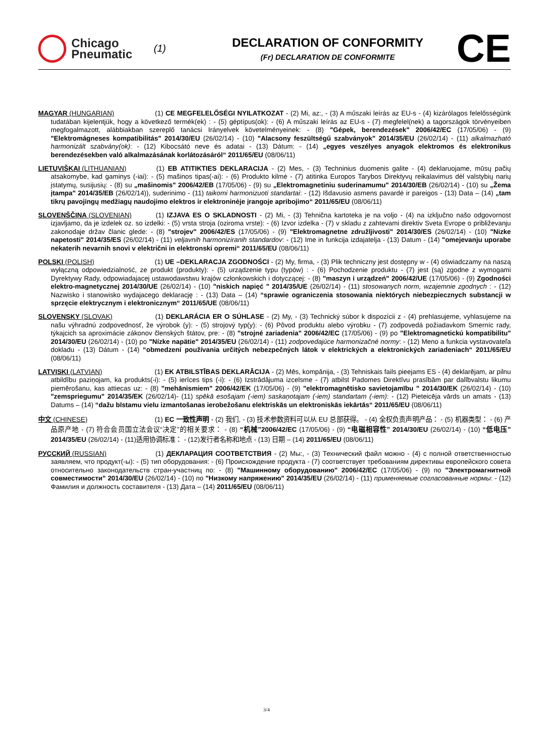Chicago
Pneumatic
(1)
DECLARATION OF CONFORMITY
(Fr) DECLARATION DE CONFORMITE
CE
MAGYAR (HUNGARIAN) (1) CE MEGFELELŐSÉGI NYILATKOZAT - (2) Mi, az:, - (3) A műszaki leírás az EU-s - (4) kizárólagos felelősségünk tudatában kijelentjük, hogy a következő termék(ek) : - (5) géptípus(ok): - (6) A műszaki leírás az EU-s - (7) megfelel(nek) a tagországok törvényeiben megfogalmazott, alábbiakban szereplő tanácsi Irányelvek követelményeinek: - (8) "Gépek, berendezések" 2006/42/EC (17/05/06) - (9) "Elektromágneses kompatibilitás" 2014/30/EU (26/02/14) - (10) "Alacsony feszültségű szabványok" 2014/35/EU (26/02/14) - (11) alkalmazható harmonizált szabvány(ok): - (12) Kibocsátó neve és adatai - (13) Dátum: - (14) „egyes veszélyes anyagok elektromos és elektronikus berendezésekben való alkalmazásának korlátozásáról“ 2011/65/EU (08/06/11)
LIETUVIŠKAI (LITHUANIAN) (1) EB ATITIKTIES DEKLARACIJA - (2) Mes, - (3) Techninius duomenis galite - (4) deklaruojame, mūsų pačių atsakomybe, kad gaminys (-iai): - (5) mašinos tipas(-ai): - (6) Produkto kilmė - (7) atitinka Europos Tarybos Direktyvų reikalavimus dėl valstybių narių įstatymų, susijusių: - (8) su „mašinomis" 2006/42/EB (17/05/06) - (9) su „Elektromagnetiniu suderinamumu" 2014/30/EB (26/02/14) - (10) su „Žema įtampa" 2014/35/EB (26/02/14)), suderinimo - (11) taikomi harmonizuoti standartai: - (12) Išdavusio asmens pavardė ir pareigos - (13) Data – (14) „tam tikrų pavojingų medžiagų naudojimo elektros ir elektroninėje įrangoje apribojimo“ 2011/65/EU (08/06/11)
SLOVENŠČINA (SLOVENIAN) (1) IZJAVA ES O SKLADNOSTI - (2) Mi, - (3) Tehnična kartoteka je na voljo - (4) na izključno našo odgovornost izjavljamo, da je izdelek oz. so izdelki: - (5) vrsta stroja (oziroma vrste): - (6) Izvor izdelka - (7) v skladu z zahtevami direktiv Sveta Evrope o približevanju zakonodaje držav članic glede: - (8) "strojev" 2006/42/ES (17/05/06) - (9) "Elektromagnetne združljivosti" 2014/30/ES (26/02/14) - (10) "Nizke napetosti" 2014/35/ES (26/02/14) - (11) veljavnih harmoniziranih standardov: - (12) Ime in funkcija izdajatelja - (13) Datum - (14) "omejevanju uporabe nekaterih nevarnih snovi v električni in elektronski opremi“ 2011/65/EU (08/06/11)
POLSKI (POLISH) (1) UE –DEKLARACJA ZGODNOŚCI - (2) My, firma, - (3) Plik techniczny jest dostępny w - (4) oświadczamy na naszą wyłączną odpowiedzialność, ze produkt (produkty): - (5) urządzenie typu (typów) : - (6) Pochodzenie produktu - (7) jest (są) zgodne z wymogami Dyrektywy Rady, odpowiadajacej ustawodawstwu krajów członkowskich i dotyczącej: - (8) "maszyn i urządzeń" 2006/42/UE (17/05/06) - (9) Zgodności elektro-magnetycznej 2014/30/UE (26/02/14) - (10) "niskich napięć " 2014/35/UE (26/02/14) - (11) stosowanych norm, wzajemnie zgodnych : - (12) Nazwisko i stanowisko wydajacego deklarację : - (13) Data – (14) “sprawie ograniczenia stosowania niektórych niebezpiecznych substancji w sprzęcie elektrycznym i elektronicznym“ 2011/65/UE (08/06/11)
SLOVENSKY (SLOVAK) (1) DEKLARÁCIA ER O SÚHLASE - (2) My, - (3) Technický súbor k dispozícii z - (4) prehlasujeme, vyhlasujeme na našu výhradnú zodpovednosť, že výrobok (y): - (5) strojový typ(y): - (6) Pôvod produktu alebo výrobku - (7) zodpovedá požiadavkom Smerníc rady, týkajcich sa aproximácie zákonov členských štátov, pre: - (8) "strojné zariadenia" 2006/42/EC (17/05/06) - (9) po "Elektromagnetickú kompatibilitu" 2014/30/EU (26/02/14) - (10) po "Nízke napätie" 2014/35/EU (26/02/14) - (11) zodpovedajúce harmonizačné normy: - (12) Meno a funkcia vystavovateľa dokladu - (13) Dátum - (14) “obmedzení používania určitých nebezpečných látok v elektrických a elektronických zariadeniach“ 2011/65/EU (08/06/11)
LATVISKI (LATVIAN) (1) EK ATBILSTĪBAS DEKLARĀCIJA - (2) Mēs, kompānija, - (3) Tehniskais fails pieejams ES - (4) deklarējam, ar pilnu atbildību paziņojam, ka produkts(-i): - (5) ierīces tips (-i): - (6) Izstrādājuma izcelsme - (7) atbilst Padomes Direktīvu prasībām par dalībvalstu likumu piemērošanu, kas attiecas uz: - (8) "mehānismiem" 2006/42/EK (17/05/06) - (9) "elektromagnētisko savietojamību " 2014/30/EK (26/02/14) - (10) "zemspriegumu" 2014/35/EK (26/02/14)- (11) spēkā esošajam (-iem) saskaņotajam (-iem) standartam (-iem): - (12) Pieteicēja vārds un amats - (13) Datums – (14) “dažu bīstamu vielu izmantošanas ierobežošanu elektriskās un elektroniskās iekārtās“ 2011/65/EU (08/06/11)
中文 (CHINESE) (1) EC 一致性声明 - (2) 我们, - (3) 技术参数资料可以从 EU 总部获得。 - (4) 全权负责声明产品： - (5) 机器类型： - (6) 产品原产地 - (7) 符合会员国立法会议“决定”的相关要求： - (8) “机械”2006/42/EC (17/05/06) - (9) “电磁相容性” 2014/30/EU (26/02/14) - (10) “低电压” 2014/35/EU (26/02/14) - (11)适用协调标准： - (12)发行者名称和地点 - (13) 日期 – (14) 2011/65/EU (08/06/11)
РУССКИЙ (RUSSIAN) (1) ДЕКЛАРАЦИЯ СООТВЕТСТВИЯ - (2) Мы:, - (3) Технический файл можно - (4) с полной ответственностью заявляем, что продукт(-ы): - (5) тип оборудования: - (6) Происхождение продукта - (7) соответствует требованиям директивы европейского совета относительно законодательств стран-участниц по: - (8) "Машинному оборудованию" 2006/42/EC (17/05/06) - (9) по "Электромагнитной совместимости" 2014/30/EU (26/02/14) - (10) по "Низкому напряжению" 2014/35/EU (26/02/14) - (11) применяемые согласованные нормы: - (12) Фамилия и должность составителя - (13) Дата – (14) 2011/65/EU (08/06/11)
3/4